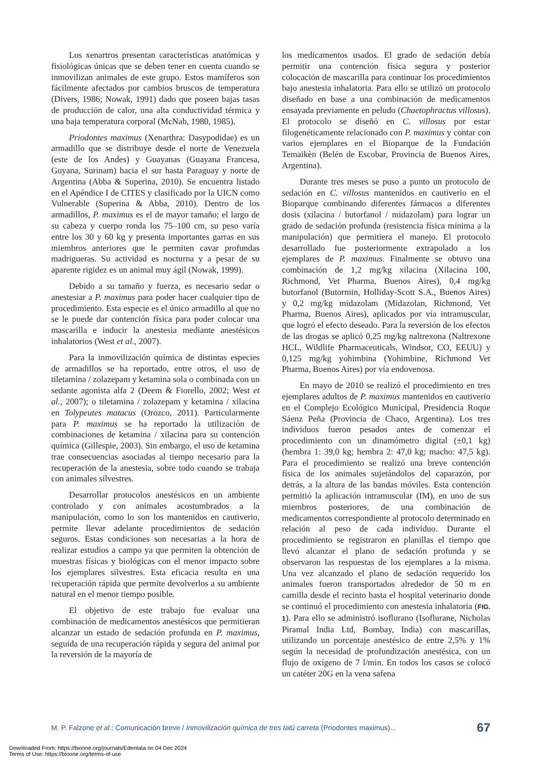Los xenartros presentan características anatómicas y fisiológicas únicas que se deben tener en cuenta cuando se inmovilizan animales de este grupo. Estos mamíferos son fácilmente afectados por cambios bruscos de temperatura (Divers, 1986; Nowak, 1991) dado que poseen bajas tasas de producción de calor, una alta conductividad térmica y una baja temperatura corporal (McNab, 1980, 1985).
Priodontes maximus (Xenarthra: Dasypodidae) es un armadillo que se distribuye desde el norte de Venezuela (este de los Andes) y Guayanas (Guayana Francesa, Guyana, Surinam) hacia el sur hasta Paraguay y norte de Argentina (Abba & Superina, 2010). Se encuentra listado en el Apéndice I de CITES y clasificado por la UICN como Vulnerable (Superina & Abba, 2010). Dentro de los armadillos, P. maximus es el de mayor tamaño; el largo de su cabeza y cuerpo ronda los 75–100 cm, su peso varía entre los 30 y 60 kg y presenta importantes garras en sus miembros anteriores que le permiten cavar profundas madrigueras. Su actividad es nocturna y a pesar de su aparente rigidez es un animal muy ágil (Nowak, 1999).
Debido a su tamaño y fuerza, es necesario sedar o anestesiar a P. maximus para poder hacer cualquier tipo de procedimiento. Esta especie es el único armadillo al que no se le puede dar contención física para poder colocar una mascarilla e inducir la anestesia mediante anestésicos inhalatorios (West et al., 2007).
Para la inmovilización química de distintas especies de armadillos se ha reportado, entre otros, el uso de tiletamina / zolazepam y ketamina sola o combinada con un sedante agonista alfa 2 (Deem & Fiorello, 2002; West et al., 2007); o tiletamina / zolazepam y ketamina / xilacina en Tolypeutes matacus (Orozco, 2011). Particularmente para P. maximus se ha reportado la utilización de combinaciones de ketamina / xilacina para su contención química (Gillespie, 2003). Sin embargo, el uso de ketamina trae consecuencias asociadas al tiempo necesario para la recuperación de la anestesia, sobre todo cuando se trabaja con animales silvestres.
Desarrollar protocolos anestésicos en un ambiente controlado y con animales acostumbrados a la manipulación, como lo son los mantenidos en cautiverio, permite llevar adelante procedimientos de sedación seguros. Estas condiciones son necesarias a la hora de realizar estudios a campo ya que permiten la obtención de muestras físicas y biológicas con el menor impacto sobre los ejemplares silvestres. Esta eficacia resulta en una recuperación rápida que permite devolverlos a su ambiente natural en el menor tiempo posible.
El objetivo de este trabajo fue evaluar una combinación de medicamentos anestésicos que permitieran alcanzar un estado de sedación profunda en P. maximus, seguida de una recuperación rápida y segura del animal por la reversión de la mayoría de
los medicamentos usados. El grado de sedación debía permitir una contención física segura y posterior colocación de mascarilla para continuar los procedimientos bajo anestesia inhalatoria. Para ello se utilizó un protocolo diseñado en base a una combinación de medicamentos ensayada previamente en peludo (Chaetophractus villosus). El protocolo se diseñó en C. villosus por estar filogenéticamente relacionado con P. maximus y contar con varios ejemplares en el Bioparque de la Fundación Temaikèn (Belén de Escobar, Provincia de Buenos Aires, Argentina).
Durante tres meses se puso a punto un protocolo de sedación en C. villosus mantenidos en cautiverio en el Bioparque combinando diferentes fármacos a diferentes dosis (xilacina / butorfanol / midazolam) para lograr un grado de sedación profunda (resistencia física mínima a la manipulación) que permitiera el manejo. El protocolo desarrollado fue posteriormente extrapolado a los ejemplares de P. maximus. Finalmente se obtuvo una combinación de 1,2 mg/kg xilacina (Xilacina 100, Richmond, Vet Pharma, Buenos Aires), 0,4 mg/kg butorfanol (Butormin, Holliday-Scott S.A., Buenos Aires) y 0,2 mg/kg midazolam (Midazolan, Richmond, Vet Pharma, Buenos Aires), aplicados por vía intramuscular, que logró el efecto deseado. Para la reversión de los efectos de las drogas se aplicó 0,25 mg/kg naltrexona (Naltrexone HCL, Wildlife Pharmaceuticals, Windsor, CO, EEUU) y 0,125 mg/kg yohimbina (Yohimbine, Richmond Vet Pharma, Buenos Aires) por vía endovenosa.
En mayo de 2010 se realizó el procedimiento en tres ejemplares adultos de P. maximus mantenidos en cautiverio en el Complejo Ecológico Municipal, Presidencia Roque Sáenz Peña (Provincia de Chaco, Argentina). Los tres individuos fueron pesados antes de comenzar el procedimiento con un dinamómetro digital (±0,1 kg) (hembra 1: 39,0 kg; hembra 2: 47,0 kg; macho: 47,5 kg). Para el procedimiento se realizó una breve contención física de los animales sujetándolos del caparazón, por detrás, a la altura de las bandas móviles. Esta contención permitió la aplicación intramuscular (IM), en uno de sus miembros posteriores, de una combinación de medicamentos correspondiente al protocolo determinado en relación al peso de cada individuo. Durante el procedimiento se registraron en planillas el tiempo que llevó alcanzar el plano de sedación profunda y se observaron las respuestas de los ejemplares a la misma. Una vez alcanzado el plano de sedación requerido los animales fueron transportados alrededor de 50 m en camilla desde el recinto hasta el hospital veterinario donde se continuó el procedimiento con anestesia inhalatoria (FIG. 1). Para ello se administró isoflurano (Isoflurane, Nicholas Piramal India Ltd, Bombay, India) con mascarillas, utilizando un porcentaje anestésico de entre 2,5% y 1% según la necesidad de profundización anestésica, con un flujo de oxígeno de 7 l/min. En todos los casos se colocó un catéter 20G en la vena safena
M. P. Falzone et al.: Comunicación breve / Inmovilización química de tres tatú carreta (Priodontes maximus)... 67
Downloaded From: https://bioone.org/journals/Edentata on 04 Dec 2024
Terms of Use: https://bioone.org/terms-of-use